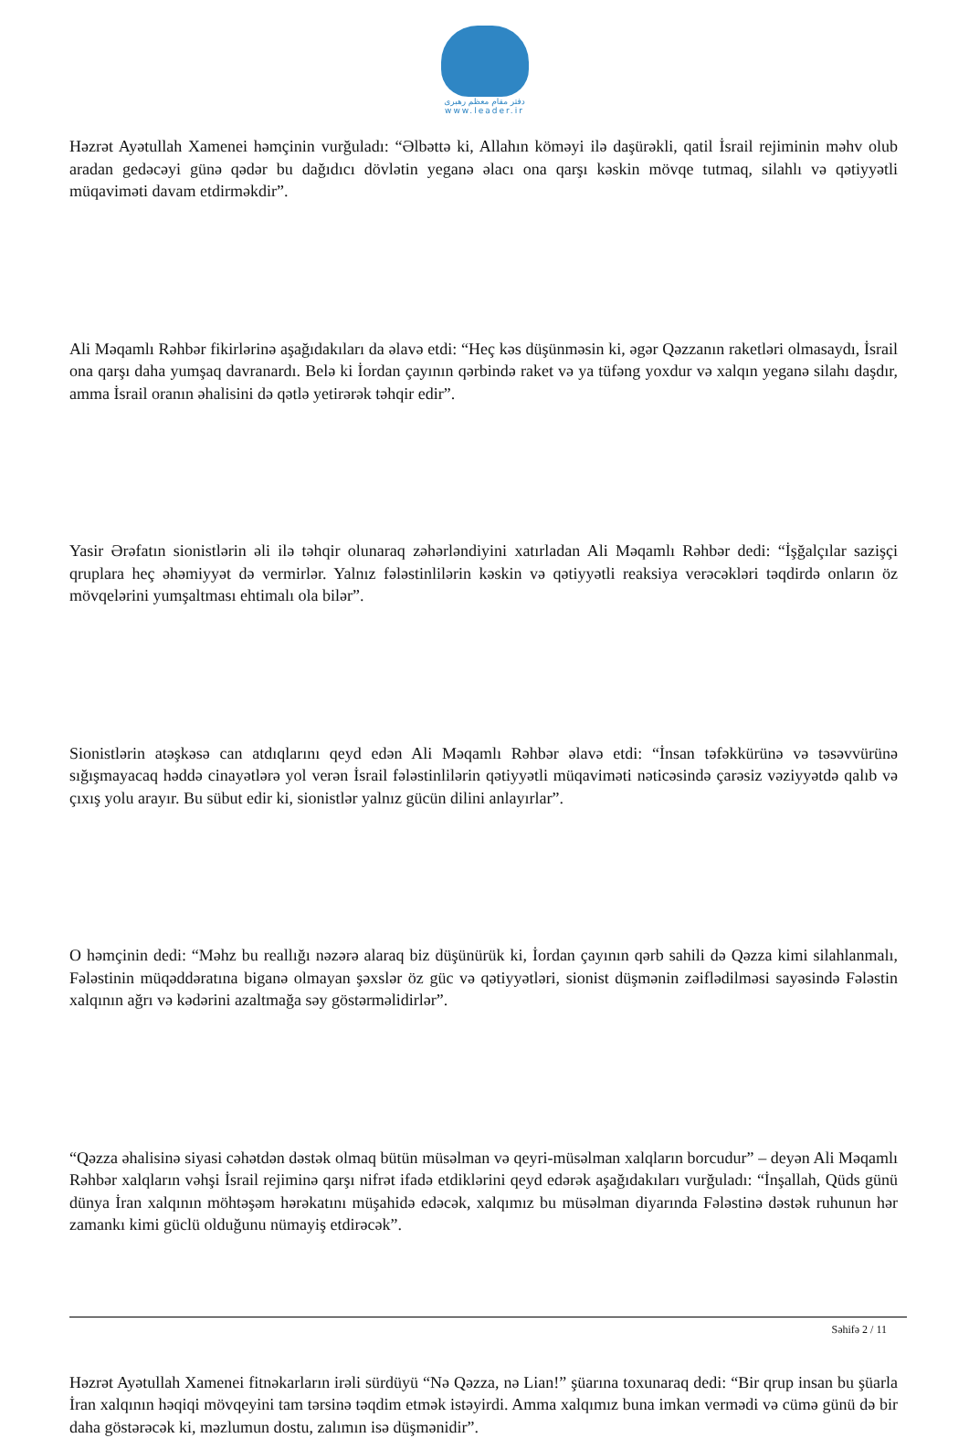دفتر مقام معظم رهبری
www.leader.ir
Həzrət Ayətullah Xamenei həmçinin vurğuladı: “Əlbəttə ki, Allahın köməyi ilə daşürəkli, qatil İsrail rejiminin məhv olub aradan gedəcəyi günə qədər bu dağıdıcı dövlətin yeganə əlacı ona qarşı kəskin mövqe tutmaq, silahlı və qətiyyətli müqaviməti davam etdirməkdir”.
Ali Məqamlı Rəhbər fikirlərinə aşağıdakıları da əlavə etdi: “Heç kəs düşünməsin ki, əgər Qəzzanın raketləri olmasaydı, İsrail ona qarşı daha yumşaq davranardı. Belə ki İordan çayının qərbində raket və ya tüfəng yoxdur və xalqın yeganə silahı daşdır, amma İsrail oranın əhalisini də qətlə yetirərək təhqir edir”.
Yasir Ərəfatın sionistlərin əli ilə təhqir olunaraq zəhərləndiyini xatırladan Ali Məqamlı Rəhbər dedi: “İşğalçılar sazişçi qruplara heç əhəmiyyət də vermirlər. Yalnız fələstinlilərin kəskin və qətiyyətli reaksiya verəcəkləri təqdirdə onların öz mövqelərini yumşaltması ehtimalı ola bilər”.
Sionistlərin atəşkəsə can atdıqlarını qeyd edən Ali Məqamlı Rəhbər əlavə etdi: “İnsan təfəkkürünə və təsəvvürünə sığışmayacaq həddə cinayətlərə yol verən İsrail fələstinlilərin qətiyyətli müqaviməti nəticəsində çarəsiz vəziyyətdə qalıb və çıxış yolu arayır. Bu sübut edir ki, sionistlər yalnız gücün dilini anlayırlar”.
O həmçinin dedi: “Məhz bu reallığı nəzərə alaraq biz düşünürük ki, İordan çayının qərb sahili də Qəzza kimi silahlanmalı, Fələstinin müqəddəratına biganə olmayan şəxslər öz güc və qətiyyətləri, sionist düşmənin zəiflədilməsi sayəsində Fələstin xalqının ağrı və kədərini azaltmağa səy göstərməlidirlər”.
“Qəzza əhalisinə siyasi cəhətdən dəstək olmaq bütün müsəlman və qeyri-müsəlman xalqların borcudur” – deyən Ali Məqamlı Rəhbər xalqların vəhşi İsrail rejiminə qarşı nifrət ifadə etdiklərini qeyd edərək aşağıdakıları vurğuladı: “İnşallah, Qüds günü dünya İran xalqının möhtəşəm hərəkatını müşahidə edəcək, xalqımız bu müsəlman diyarında Fələstinə dəstək ruhunun hər zamankı kimi güclü olduğunu nümayiş etdirəcək”.
Həzrət Ayətullah Xamenei fitnəkarların irəli sürdüyü “Nə Qəzza, nə Lian!” şüarına toxunaraq dedi: “Bir qrup insan bu şüarla İran xalqının həqiqi mövqeyini tam tərsinə təqdim etmək istəyirdi. Amma xalqımız buna imkan vermədi və cümə günü də bir daha göstərəcək ki, məzlumun dostu, zalımın isə düşmənidir”.
Səhifə 2 / 11